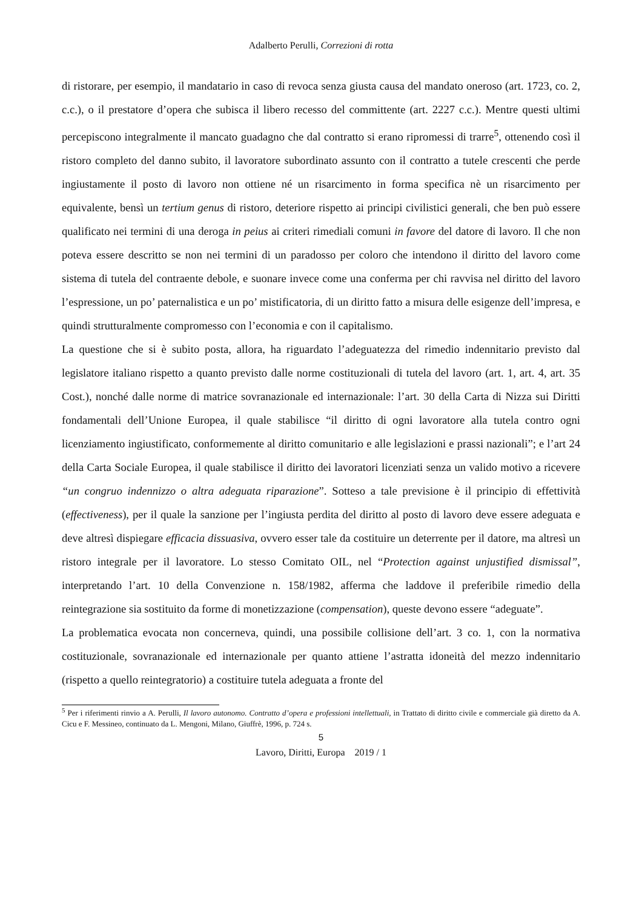Adalberto Perulli, Correzioni di rotta
di ristorare, per esempio, il mandatario in caso di revoca senza giusta causa del mandato oneroso (art. 1723, co. 2, c.c.), o il prestatore d’opera che subisca il libero recesso del committente (art. 2227 c.c.). Mentre questi ultimi percepiscono integralmente il mancato guadagno che dal contratto si erano ripromessi di trarre<sup>5</sup>, ottenendo così il ristoro completo del danno subito, il lavoratore subordinato assunto con il contratto a tutele crescenti che perde ingiustamente il posto di lavoro non ottiene né un risarcimento in forma specifica nè un risarcimento per equivalente, bensì un tertium genus di ristoro, deteriore rispetto ai principi civilistici generali, che ben può essere qualificato nei termini di una deroga in peius ai criteri rimediali comuni in favore del datore di lavoro. Il che non poteva essere descritto se non nei termini di un paradosso per coloro che intendono il diritto del lavoro come sistema di tutela del contraente debole, e suonare invece come una conferma per chi ravvisa nel diritto del lavoro l’espressione, un po’ paternalistica e un po’ mistificatoria, di un diritto fatto a misura delle esigenze dell’impresa, e quindi strutturalmente compromesso con l’economia e con il capitalismo.
La questione che si è subito posta, allora, ha riguardato l’adeguatezza del rimedio indennitario previsto dal legislatore italiano rispetto a quanto previsto dalle norme costituzionali di tutela del lavoro (art. 1, art. 4, art. 35 Cost.), nonché dalle norme di matrice sovranazionale ed internazionale: l’art. 30 della Carta di Nizza sui Diritti fondamentali dell’Unione Europea, il quale stabilisce “il diritto di ogni lavoratore alla tutela contro ogni licenziamento ingiustificato, conformemente al diritto comunitario e alle legislazioni e prassi nazionali”; e l’art 24 della Carta Sociale Europea, il quale stabilisce il diritto dei lavoratori licenziati senza un valido motivo a ricevere “un congruo indennizzo o altra adeguata riparazione”. Sotteso a tale previsione è il principio di effettività (effectiveness), per il quale la sanzione per l’ingiusta perdita del diritto al posto di lavoro deve essere adeguata e deve altresì dispiegare efficacia dissuasiva, ovvero esser tale da costituire un deterrente per il datore, ma altresì un ristoro integrale per il lavoratore. Lo stesso Comitato OIL, nel “Protection against unjustified dismissal”, interpretando l’art. 10 della Convenzione n. 158/1982, afferma che laddove il preferibile rimedio della reintegrazione sia sostituito da forme di monetizzazione (compensation), queste devono essere “adeguate”.
La problematica evocata non concerneva, quindi, una possibile collisione dell’art. 3 co. 1, con la normativa costituzionale, sovranazionale ed internazionale per quanto attiene l’astratta idoneità del mezzo indennitario (rispetto a quello reintegratorio) a costituire tutela adeguata a fronte del
<sup>5</sup> Per i riferimenti rinvio a A. Perulli, Il lavoro autonomo. Contratto d’opera e professioni intellettuali, in Trattato di diritto civile e commerciale già diretto da A. Cicu e F. Messineo, continuato da L. Mengoni, Milano, Giuffrè, 1996, p. 724 s.
5
Lavoro, Diritti, Europa 2019 / 1